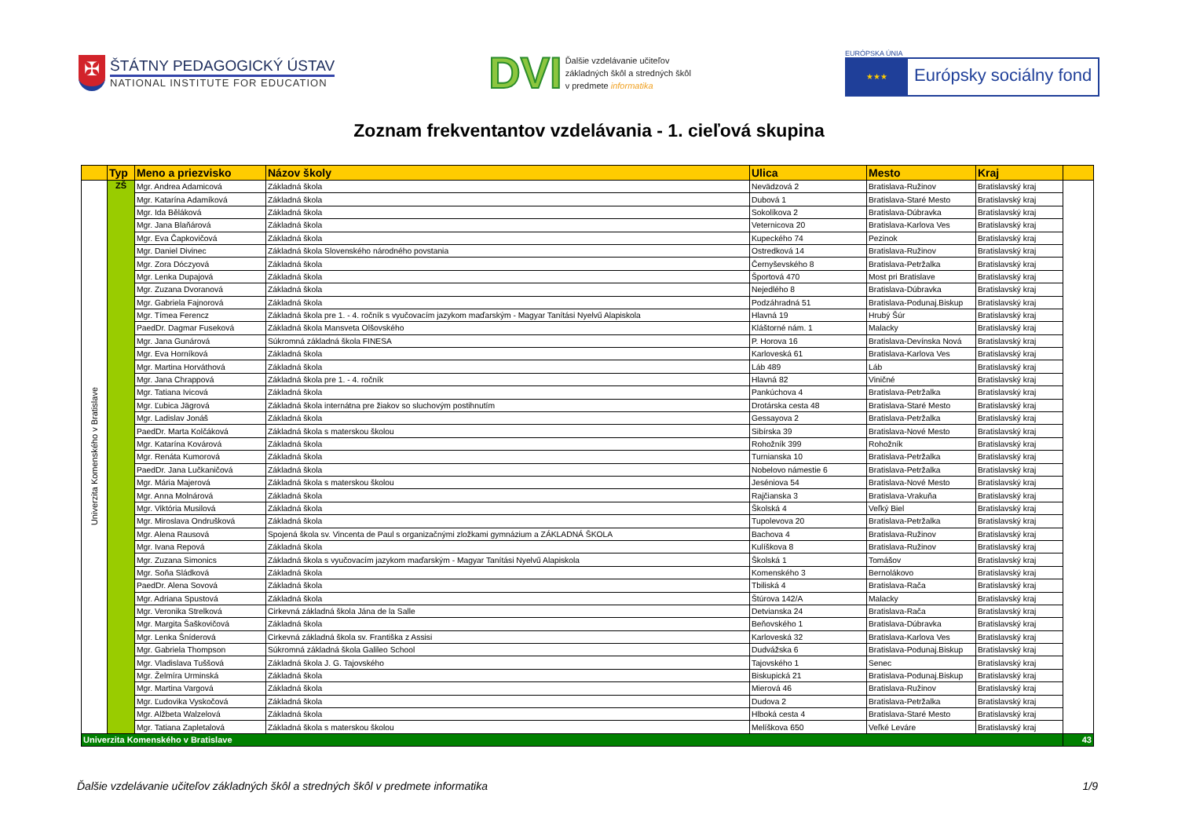✠
ŠTÁTNY PEDAGOGICKÝ ÚSTAV
NATIONAL INSTITUTE FOR EDUCATION
DVI
Ďalšie vzdelávanie učiteľov
základných škôl a stredných škôl
v predmete informatika
EURÓPSKA ÚNIA
★★★
Európsky sociálny fond
Zoznam frekventantov vzdelávania - 1. cieľová skupina
| | Typ | Meno a priezvisko | Názov školy | Ulica | Mesto | Kraj | |
| --- | --- | --- | --- | --- | --- | --- | --- |
| Univerzita Komenského v Bratislave | ZŠ | Mgr. Andrea Adamicová | Základná škola | Nevädzová 2 | Bratislava-Ružinov | Bratislavský kraj | |
| | | Mgr. Katarína Adamíková | Základná škola | Dubová 1 | Bratislava-Staré Mesto | Bratislavský kraj | |
| | | Mgr. Ida Běláková | Základná škola | Sokolíkova 2 | Bratislava-Dúbravka | Bratislavský kraj | |
| | | Mgr. Jana Blaňárová | Základná škola | Veternicova 20 | Bratislava-Karlova Ves | Bratislavský kraj | |
| | | Mgr. Eva Čapkovičová | Základná škola | Kupeckého 74 | Pezinok | Bratislavský kraj | |
| | | Mgr. Daniel Divinec | Základná škola Slovenského národného povstania | Ostredková 14 | Bratislava-Ružinov | Bratislavský kraj | |
| | | Mgr. Zora Dóczyová | Základná škola | Černyševského 8 | Bratislava-Petržalka | Bratislavský kraj | |
| | | Mgr. Lenka Dupajová | Základná škola | Športová 470 | Most pri Bratislave | Bratislavský kraj | |
| | | Mgr. Zuzana Dvoranová | Základná škola | Nejedlého 8 | Bratislava-Dúbravka | Bratislavský kraj | |
| | | Mgr. Gabriela Fajnorová | Základná škola | Podzáhradná 51 | Bratislava-Podunaj.Biskup | Bratislavský kraj | |
| | | Mgr. Tímea Ferencz | Základná škola pre 1. - 4. ročník s vyučovacím jazykom maďarským - Magyar Tanítási Nyelvű Alapiskola | Hlavná 19 | Hrubý Šúr | Bratislavský kraj | |
| | | PaedDr. Dagmar Fuseková | Základná škola Mansveta Olšovského | Kláštorné nám. 1 | Malacky | Bratislavský kraj | |
| | | Mgr. Jana Gunárová | Súkromná základná škola FINESA | P. Horova 16 | Bratislava-Devínska Nová | Bratislavský kraj | |
| | | Mgr. Eva Horníková | Základná škola | Karloveská 61 | Bratislava-Karlova Ves | Bratislavský kraj | |
| | | Mgr. Martina Horváthová | Základná škola | Láb 489 | Láb | Bratislavský kraj | |
| | | Mgr. Jana Chrappová | Základná škola pre 1. - 4. ročník | Hlavná 82 | Viničné | Bratislavský kraj | |
| | | Mgr. Tatiana Ivicová | Základná škola | Pankúchova 4 | Bratislava-Petržalka | Bratislavský kraj | |
| | | Mgr. Ľubica Jägrová | Základná škola internátna pre žiakov so sluchovým postihnutím | Drotárska cesta 48 | Bratislava-Staré Mesto | Bratislavský kraj | |
| | | Mgr. Ladislav Jonáš | Základná škola | Gessayova 2 | Bratislava-Petržalka | Bratislavský kraj | |
| | | PaedDr. Marta Kolčáková | Základná škola s materskou školou | Sibírska 39 | Bratislava-Nové Mesto | Bratislavský kraj | |
| | | Mgr. Katarína Kovárová | Základná škola | Rohožník 399 | Rohožník | Bratislavský kraj | |
| | | Mgr. Renáta Kumorová | Základná škola | Turnianska 10 | Bratislava-Petržalka | Bratislavský kraj | |
| | | PaedDr. Jana Lučkaničová | Základná škola | Nobelovo námestie 6 | Bratislava-Petržalka | Bratislavský kraj | |
| | | Mgr. Mária Majerová | Základná škola s materskou školou | Jeséniova 54 | Bratislava-Nové Mesto | Bratislavský kraj | |
| | | Mgr. Anna Molnárová | Základná škola | Rajčianska 3 | Bratislava-Vrakuňa | Bratislavský kraj | |
| | | Mgr. Viktória Musilová | Základná škola | Školská 4 | Veľký Biel | Bratislavský kraj | |
| | | Mgr. Miroslava Ondrušková | Základná škola | Tupolevova 20 | Bratislava-Petržalka | Bratislavský kraj | |
| | | Mgr. Alena Rausová | Spojená škola sv. Vincenta de Paul s organizačnými zložkami gymnázium a ZÁKLADNÁ ŠKOLA | Bachova 4 | Bratislava-Ružinov | Bratislavský kraj | |
| | | Mgr. Ivana Repová | Základná škola | Kulíškova 8 | Bratislava-Ružinov | Bratislavský kraj | |
| | | Mgr. Zuzana Simonics | Základná škola s vyučovacím jazykom maďarským - Magyar Tanítási Nyelvű Alapiskola | Školská 1 | Tomášov | Bratislavský kraj | |
| | | Mgr. Soňa Sládková | Základná škola | Komenského 3 | Bernolákovo | Bratislavský kraj | |
| | | PaedDr. Alena Sovová | Základná škola | Tbiliská 4 | Bratislava-Rača | Bratislavský kraj | |
| | | Mgr. Adriana Spustová | Základná škola | Štúrova 142/A | Malacky | Bratislavský kraj | |
| | | Mgr. Veronika Strelková | Cirkevná základná škola Jána de la Salle | Detvianska 24 | Bratislava-Rača | Bratislavský kraj | |
| | | Mgr. Margita Šaškovičová | Základná škola | Beňovského 1 | Bratislava-Dúbravka | Bratislavský kraj | |
| | | Mgr. Lenka Šníderová | Cirkevná základná škola sv. Františka z Assisi | Karloveská 32 | Bratislava-Karlova Ves | Bratislavský kraj | |
| | | Mgr. Gabriela Thompson | Súkromná základná škola Galileo School | Dudvážska 6 | Bratislava-Podunaj.Biskup | Bratislavský kraj | |
| | | Mgr. Vladislava Tuššová | Základná škola J. G. Tajovského | Tajovského 1 | Senec | Bratislavský kraj | |
| | | Mgr. Želmíra Urminská | Základná škola | Biskupická 21 | Bratislava-Podunaj.Biskup | Bratislavský kraj | |
| | | Mgr. Martina Vargová | Základná škola | Mierová 46 | Bratislava-Ružinov | Bratislavský kraj | |
| | | Mgr. Ľudovika Vyskočová | Základná škola | Dudova 2 | Bratislava-Petržalka | Bratislavský kraj | |
| | | Mgr. Alžbeta Walzelová | Základná škola | Hlboká cesta 4 | Bratislava-Staré Mesto | Bratislavský kraj | |
| | | Mgr. Tatiana Zapletalová | Základná škola s materskou školou | Melíškova 650 | Veľké Leváre | Bratislavský kraj | |
| Univerzita Komenského v Bratislave | | | | | | | 43 |
Ďalšie vzdelávanie učiteľov základných škôl a stredných škôl v predmete informatika 1/9